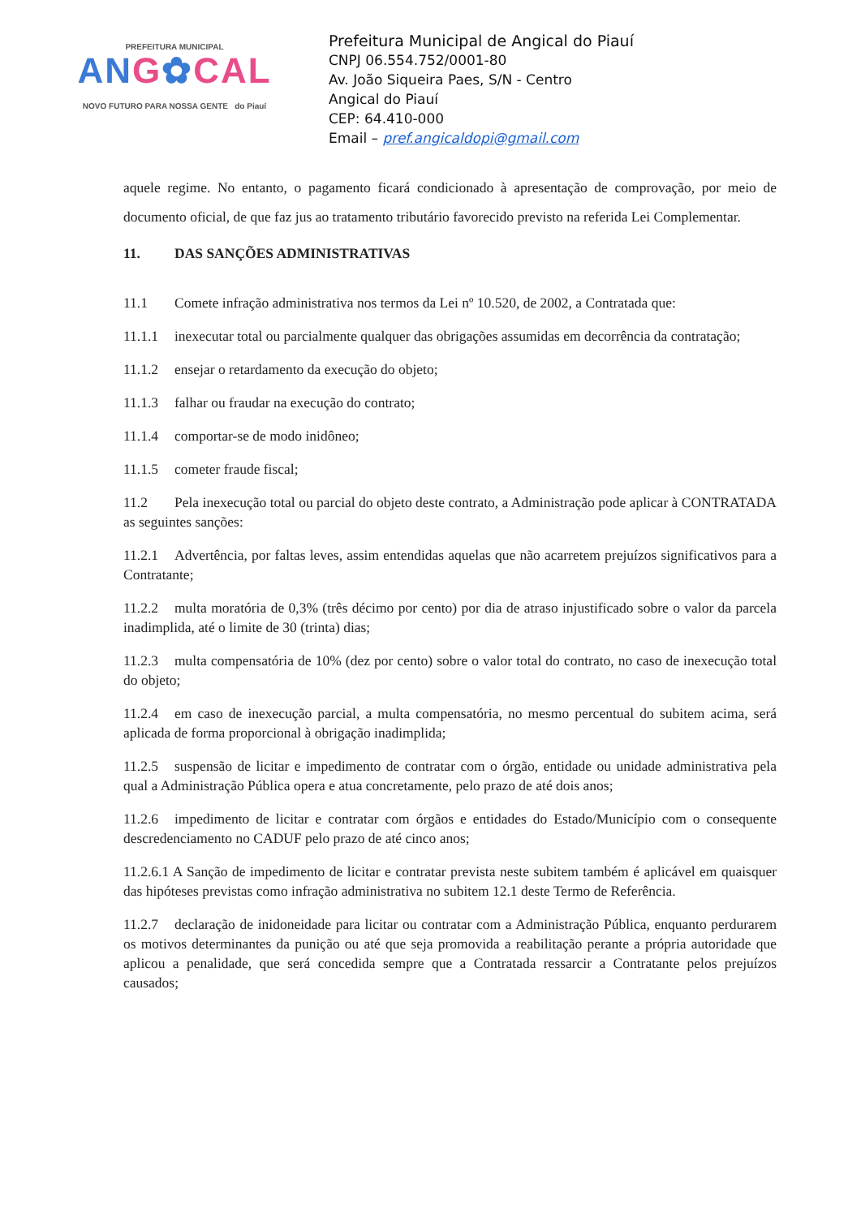PREFEITURA MUNICIPAL
ANG✿CAL
NOVO FUTURO PARA NOSSA GENTE do Piauí
Prefeitura Municipal de Angical do Piauí
CNPJ 06.554.752/0001-80
Av. João Siqueira Paes, S/N - Centro
Angical do Piauí
CEP: 64.410-000
Email – pref.angicaldopi@gmail.com
aquele regime. No entanto, o pagamento ficará condicionado à apresentação de comprovação, por meio de documento oficial, de que faz jus ao tratamento tributário favorecido previsto na referida Lei Complementar.
11. DAS SANÇÕES ADMINISTRATIVAS
11.1 Comete infração administrativa nos termos da Lei nº 10.520, de 2002, a Contratada que:
11.1.1 inexecutar total ou parcialmente qualquer das obrigações assumidas em decorrência da contratação;
11.1.2 ensejar o retardamento da execução do objeto;
11.1.3 falhar ou fraudar na execução do contrato;
11.1.4 comportar-se de modo inidôneo;
11.1.5 cometer fraude fiscal;
11.2 Pela inexecução total ou parcial do objeto deste contrato, a Administração pode aplicar à CONTRATADA as seguintes sanções:
11.2.1 Advertência, por faltas leves, assim entendidas aquelas que não acarretem prejuízos significativos para a Contratante;
11.2.2 multa moratória de 0,3% (três décimo por cento) por dia de atraso injustificado sobre o valor da parcela inadimplida, até o limite de 30 (trinta) dias;
11.2.3 multa compensatória de 10% (dez por cento) sobre o valor total do contrato, no caso de inexecução total do objeto;
11.2.4 em caso de inexecução parcial, a multa compensatória, no mesmo percentual do subitem acima, será aplicada de forma proporcional à obrigação inadimplida;
11.2.5 suspensão de licitar e impedimento de contratar com o órgão, entidade ou unidade administrativa pela qual a Administração Pública opera e atua concretamente, pelo prazo de até dois anos;
11.2.6 impedimento de licitar e contratar com órgãos e entidades do Estado/Município com o consequente descredenciamento no CADUF pelo prazo de até cinco anos;
11.2.6.1 A Sanção de impedimento de licitar e contratar prevista neste subitem também é aplicável em quaisquer das hipóteses previstas como infração administrativa no subitem 12.1 deste Termo de Referência.
11.2.7 declaração de inidoneidade para licitar ou contratar com a Administração Pública, enquanto perdurarem os motivos determinantes da punição ou até que seja promovida a reabilitação perante a própria autoridade que aplicou a penalidade, que será concedida sempre que a Contratada ressarcir a Contratante pelos prejuízos causados;